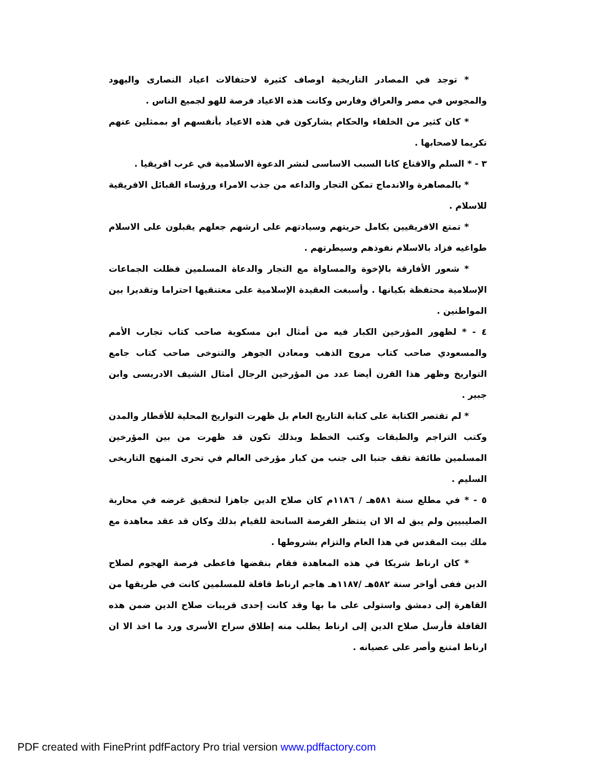* توجد في المصادر التاريخية اوصاف كثيرة لاحتفالات اعياد النصارى واليهود والمجوس في مصر والعراق وفارس وكانت هذه الاعياد فرصة للهو لجميع الناس .
* كان كثير من الخلفاء والحكام يشاركون في هذه الاعياد بأنفسهم او بممثلين عنهم تكريما لاصحابها .
٣ - * السلم والاقناع كانا السبب الاساسى لنشر الدعوة الاسلامية في غرب افريقيا .
* بالمصاهرة والاندماج تمكن التجار والداعه من جذب الامراء ورؤساء القبائل الافريقية للاسلام .
* تمتع الافريقيين بكامل حريتهم وسيادتهم على ارشهم جعلهم يقبلون على الاسلام طواغيه فزاد بالاسلام نفوذهم وسيطرتهم .
* شعور الأفارقة بالإخوة والمساواة مع التجار والدعاة المسلمين فظلت الجماعات الإسلامية محتفظة بكيانها . وأسبغت العقيدة الإسلامية على معتنقيها احتراما وتقديرا بين المواطنين .
٤ - * لظهور المؤرخين الكبار فيه من أمثال ابن مسكوية صاحب كتاب تجارب الأمم والمسعودي صاحب كتاب مروج الذهب ومعادن الجوهر والتنوخى صاحب كتاب جامع التواريخ وظهر هذا القرن أيضا عدد من المؤرخين الرجال أمثال الشيف الادريسى وابن جبير .
* لم تقتصر الكتابة على كتابة التاريخ العام بل ظهرت التواريخ المحلية للأقطار والمدن وكتب التراجم والطبقات وكتب الخطط وبذلك تكون قد ظهرت من بين المؤرخين المسلمين طائفة تقف جنبا الى جنب من كبار مؤرخى العالم في تحرى المنهج التاريخى السليم .
٥ - * في مطلع سنة ٥٨١هـ / ١١٨٦م كان صلاح الدين جاهزا لتحقيق غرضه في محاربة الصليبيين ولم يبق له الا ان ينتظر الفرصة السانحة للقيام بذلك وكان قد عقد معاهدة مع ملك بيت المقدس في هذا العام والتزام بشروطها .
* كان ارناط شريكا في هذه المعاهدة فقام بنقضها فاعطى فرصة الهجوم لصلاح الدين ففى أواخر سنة ٥٨٢هـ /١١٨٧هـ هاجم ارناط قافلة للمسلمين كانت في طريقها من القاهرة إلى دمشق واستولى على ما بها وقد كانت إحدى قريبات صلاح الدين ضمن هذه القافلة فأرسل صلاح الدين إلى ارناط يطلب منه إطلاق سراح الأسرى ورد ما اخذ الا ان ارناط امتنع وأصر على عصيانه .
PDF created with FinePrint pdfFactory Pro trial version www.pdffactory.com